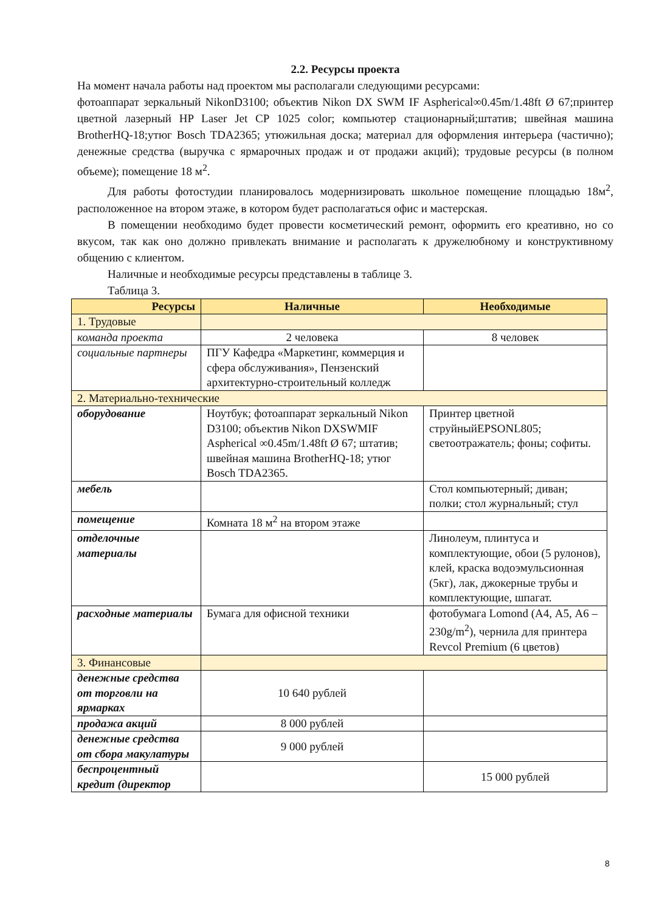2.2. Ресурсы проекта
На момент начала работы над проектом мы располагали следующими ресурсами:
фотоаппарат зеркальный NikonD3100; объектив Nikon DX SWM IF Aspherical∞0.45m/1.48ft Ø 67;принтер цветной лазерный HP Laser Jet CP 1025 color; компьютер стационарный;штатив; швейная машина BrotherHQ-18;утюг Bosch TDA2365; утюжильная доска; материал для оформления интерьера (частично); денежные средства (выручка с ярмарочных продаж и от продажи акций); трудовые ресурсы (в полном объеме); помещение 18 м<sup>2</sup>.
Для работы фотостудии планировалось модернизировать школьное помещение площадью 18м<sup>2</sup>, расположенное на втором этаже, в котором будет располагаться офис и мастерская.
В помещении необходимо будет провести косметический ремонт, оформить его креативно, но со вкусом, так как оно должно привлекать внимание и располагать к дружелюбному и конструктивному общению с клиентом.
Наличные и необходимые ресурсы представлены в таблице 3.
Таблица 3.
| Ресурсы | Наличные | Необходимые |
| --- | --- | --- |
| 1. Трудовые | | |
| команда проекта | 2 человека | 8 человек |
| социальные партнеры | ПГУ Кафедра «Маркетинг, коммерция и сфера обслуживания», Пензенский архитектурно-строительный колледж | |
| 2. Материально-технические | | |
| оборудование | Ноутбук; фотоаппарат зеркальный Nikon D3100; объектив Nikon DXSWMIF Aspherical ∞0.45m/1.48ft Ø 67; штатив; швейная машина BrotherHQ-18; утюг Bosch TDA2365. | Принтер цветной струйныйEPSONL805; светоотражатель; фоны; софиты. |
| мебель | | Стол компьютерный; диван; полки; стол журнальный; стул |
| помещение | Комната 18 м<sup>2</sup> на втором этаже | |
| отделочные материалы | | Линолеум, плинтуса и комплектующие, обои (5 рулонов), клей, краска водоэмульсионная (5кг), лак, джокерные трубы и комплектующие, шпагат. |
| расходные материалы | Бумага для офисной техники | фотобумага Lomond (А4, А5, А6 – 230g/m<sup>2</sup>), чернила для принтера Revcol Premium (6 цветов) |
| 3. Финансовые | | |
| денежные средства от торговли на ярмарках | 10 640 рублей | |
| продажа акций | 8 000 рублей | |
| денежные средства от сбора макулатуры | 9 000 рублей | |
| беспроцентный кредит (директор | | 15 000 рублей |
8